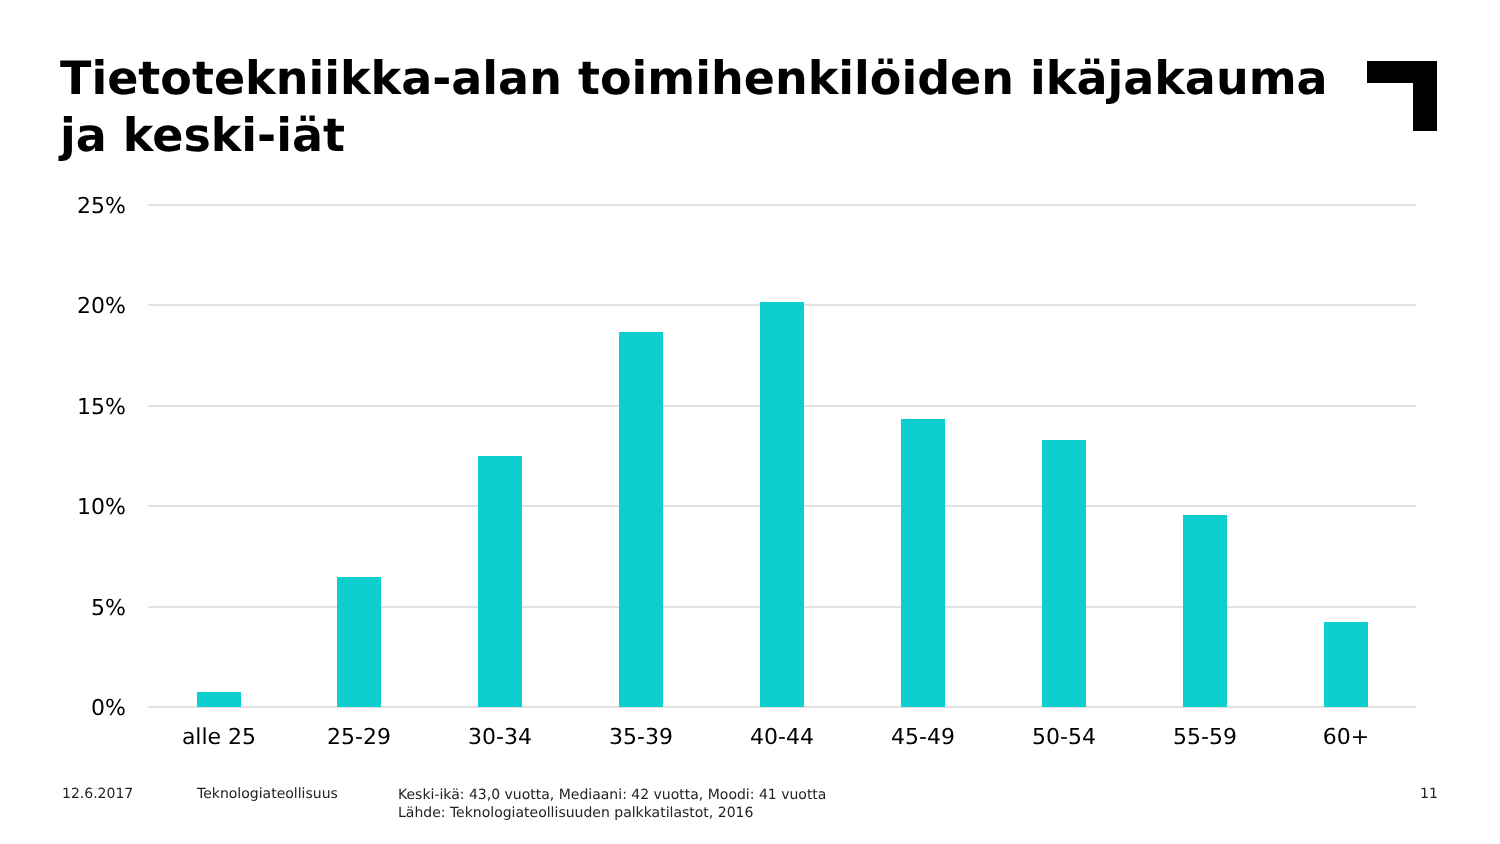Tietotekniikka-alan toimihenkilöiden ikäjakauma ja keski-iät
25%
20%
15%
10%
5%
0%
alle 25
25-29
30-34
35-39
40-44
45-49
50-54
55-59
60+
12.6.2017 Teknologiateollisuus
Keski-ikä: 43,0 vuotta, Mediaani: 42 vuotta, Moodi: 41 vuotta
Lähde: Teknologiateollisuuden palkkatilastot, 2016
11